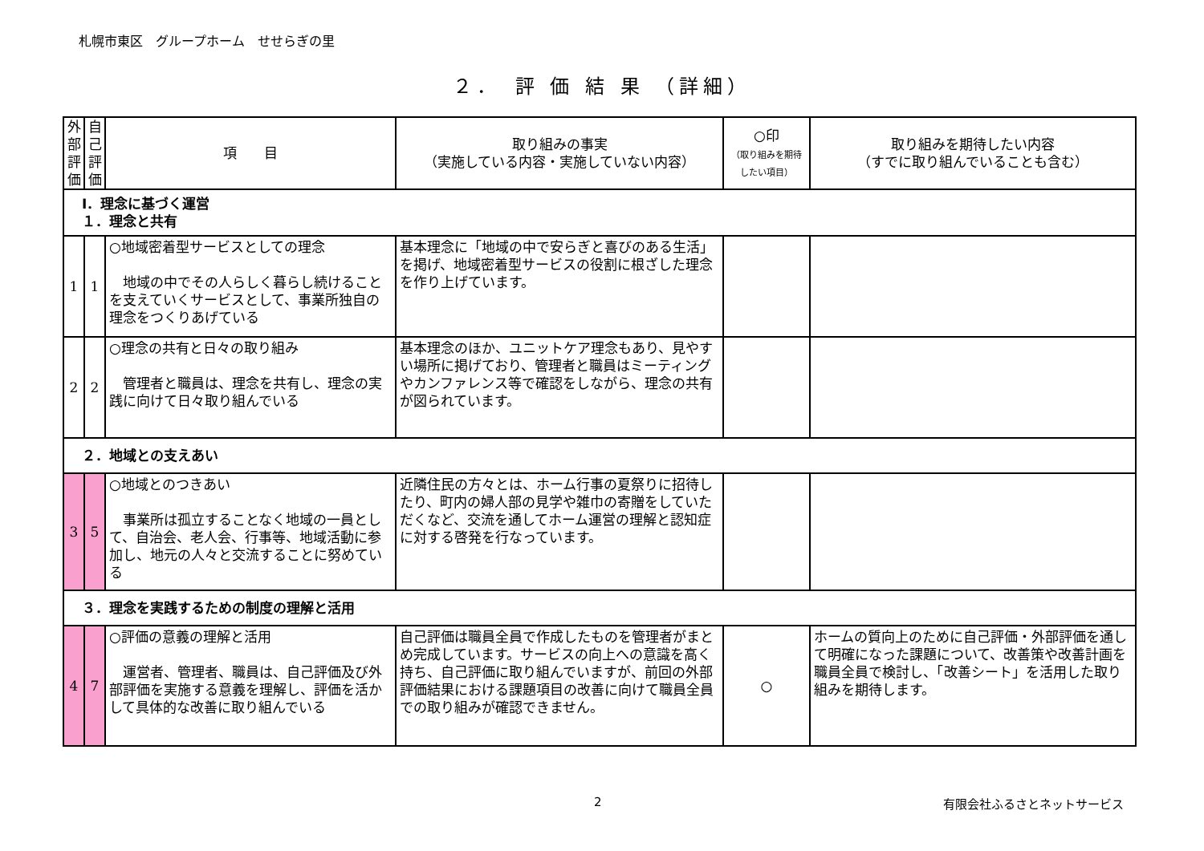札幌市東区　グループホーム　せせらぎの里
２．　評 価 結 果 （詳細）
| 外部評価 | 自己評価 | 項 目 | 取り組みの事実 （実施している内容・実施していない内容） | ○印 （取り組みを期待したい項目） | 取り組みを期待したい内容 （すでに取り組んでいることも含む） |
| --- | --- | --- | --- | --- | --- |
| Ⅰ．理念に基づく運営 １．理念と共有 | | | | | |
| 1 | 1 | ○地域密着型サービスとしての理念 地域の中でその人らしく暮らし続けることを支えていくサービスとして、事業所独自の理念をつくりあげている | 基本理念に「地域の中で安らぎと喜びのある生活」を掲げ、地域密着型サービスの役割に根ざした理念を作り上げています。 | | |
| 2 | 2 | ○理念の共有と日々の取り組み 管理者と職員は、理念を共有し、理念の実践に向けて日々取り組んでいる | 基本理念のほか、ユニットケア理念もあり、見やすい場所に掲げており、管理者と職員はミーティングやカンファレンス等で確認をしながら、理念の共有が図られています。 | | |
| ２．地域との支えあい | | | | | |
| 3 | 5 | ○地域とのつきあい 事業所は孤立することなく地域の一員として、自治会、老人会、行事等、地域活動に参加し、地元の人々と交流することに努めている | 近隣住民の方々とは、ホーム行事の夏祭りに招待したり、町内の婦人部の見学や雑巾の寄贈をしていただくなど、交流を通してホーム運営の理解と認知症に対する啓発を行なっています。 | | |
| ３．理念を実践するための制度の理解と活用 | | | | | |
| 4 | 7 | ○評価の意義の理解と活用 運営者、管理者、職員は、自己評価及び外部評価を実施する意義を理解し、評価を活かして具体的な改善に取り組んでいる | 自己評価は職員全員で作成したものを管理者がまとめ完成しています。サービスの向上への意識を高く持ち、自己評価に取り組んでいますが、前回の外部評価結果における課題項目の改善に向けて職員全員での取り組みが確認できません。 | ○ | ホームの質向上のために自己評価・外部評価を通して明確になった課題について、改善策や改善計画を職員全員で検討し、「改善シート」を活用した取り組みを期待します。 |
2 有限会社ふるさとネットサービス